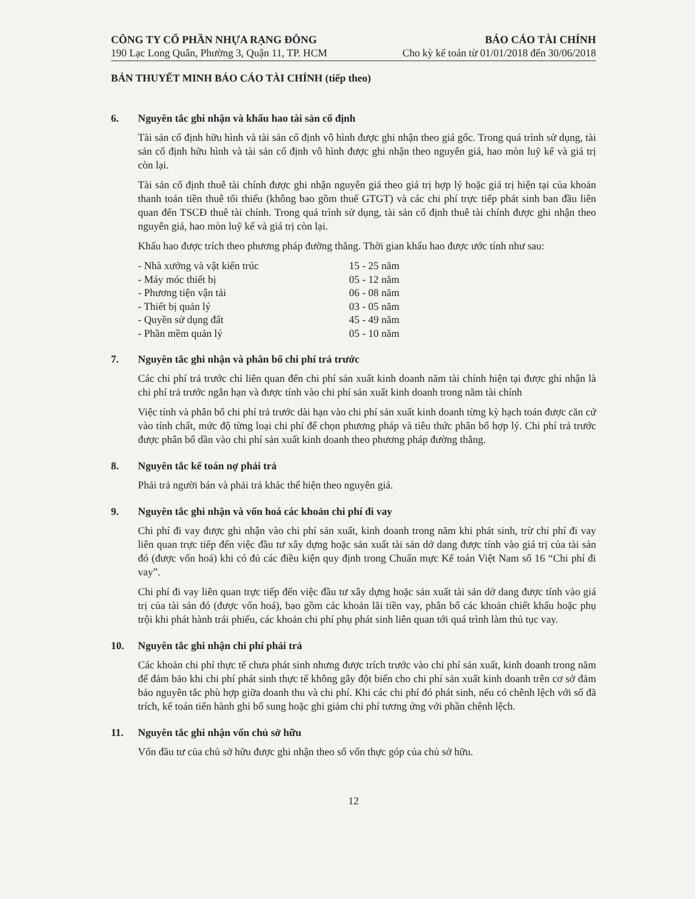CÔNG TY CỔ PHẦN NHỰA RẠNG ĐÔNG
190 Lạc Long Quân, Phường 3, Quận 11, TP. HCM
BÁO CÁO TÀI CHÍNH
Cho kỳ kế toán từ 01/01/2018 đến 30/06/2018
BẢN THUYẾT MINH BÁO CÁO TÀI CHÍNH (tiếp theo)
6. Nguyên tắc ghi nhận và khấu hao tài sản cố định
Tài sản cố định hữu hình và tài sản cố định vô hình được ghi nhận theo giá gốc. Trong quá trình sử dụng, tài sản cố định hữu hình và tài sản cố định vô hình được ghi nhận theo nguyên giá, hao mòn luỹ kế và giá trị còn lại.
Tài sản cố định thuê tài chính được ghi nhận nguyên giá theo giá trị hợp lý hoặc giá trị hiện tại của khoản thanh toán tiền thuê tối thiểu (không bao gồm thuế GTGT) và các chi phí trực tiếp phát sinh ban đầu liên quan đến TSCĐ thuê tài chính. Trong quá trình sử dụng, tài sản cố định thuê tài chính được ghi nhận theo nguyên giá, hao mòn luỹ kế và giá trị còn lại.
Khấu hao được trích theo phương pháp đường thẳng. Thời gian khấu hao được ước tính như sau:
| - Nhà xưởng và vật kiến trúc | 15 - 25 năm |
| - Máy móc thiết bị | 05 - 12 năm |
| - Phương tiện vận tải | 06 - 08 năm |
| - Thiết bị quản lý | 03 - 05 năm |
| - Quyền sử dụng đất | 45 - 49 năm |
| - Phần mềm quản lý | 05 - 10 năm |
7. Nguyên tắc ghi nhận và phân bổ chi phí trả trước
Các chi phí trả trước chỉ liên quan đến chi phí sản xuất kinh doanh năm tài chính hiện tại được ghi nhận là chi phí trả trước ngắn hạn và được tính vào chi phí sản xuất kinh doanh trong năm tài chính
Việc tính và phân bổ chi phí trả trước dài hạn vào chi phí sản xuất kinh doanh từng kỳ hạch toán được căn cứ vào tính chất, mức độ từng loại chi phí để chọn phương pháp và tiêu thức phân bổ hợp lý. Chi phí trả trước được phân bổ dần vào chi phí sản xuất kinh doanh theo phương pháp đường thẳng.
8. Nguyên tắc kế toán nợ phải trả
Phải trả người bán và phải trả khác thể hiện theo nguyên giá.
9. Nguyên tắc ghi nhận và vốn hoá các khoản chi phí đi vay
Chi phí đi vay được ghi nhận vào chi phí sản xuất, kinh doanh trong năm khi phát sinh, trừ chi phí đi vay liên quan trực tiếp đến việc đầu tư xây dựng hoặc sản xuất tài sản dở dang được tính vào giá trị của tài sản đó (được vốn hoá) khi có đủ các điều kiện quy định trong Chuẩn mực Kế toán Việt Nam số 16 “Chi phí đi vay”.
Chi phí đi vay liên quan trực tiếp đến việc đầu tư xây dựng hoặc sản xuất tài sản dở dang được tính vào giá trị của tài sản đó (được vốn hoá), bao gồm các khoản lãi tiền vay, phân bổ các khoản chiết khấu hoặc phụ trội khi phát hành trái phiếu, các khoản chi phí phụ phát sinh liên quan tới quá trình làm thủ tục vay.
10. Nguyên tắc ghi nhận chi phí phải trả
Các khoản chi phí thực tế chưa phát sinh nhưng được trích trước vào chi phí sản xuất, kinh doanh trong năm để đảm bảo khi chi phí phát sinh thực tế không gây đột biến cho chi phí sản xuất kinh doanh trên cơ sở đảm bảo nguyên tắc phù hợp giữa doanh thu và chi phí. Khi các chi phí đó phát sinh, nếu có chênh lệch với số đã trích, kế toán tiến hành ghi bổ sung hoặc ghi giảm chi phí tương ứng với phần chênh lệch.
11. Nguyên tắc ghi nhận vốn chủ sở hữu
Vốn đầu tư của chủ sở hữu được ghi nhận theo số vốn thực góp của chủ sở hữu.
12